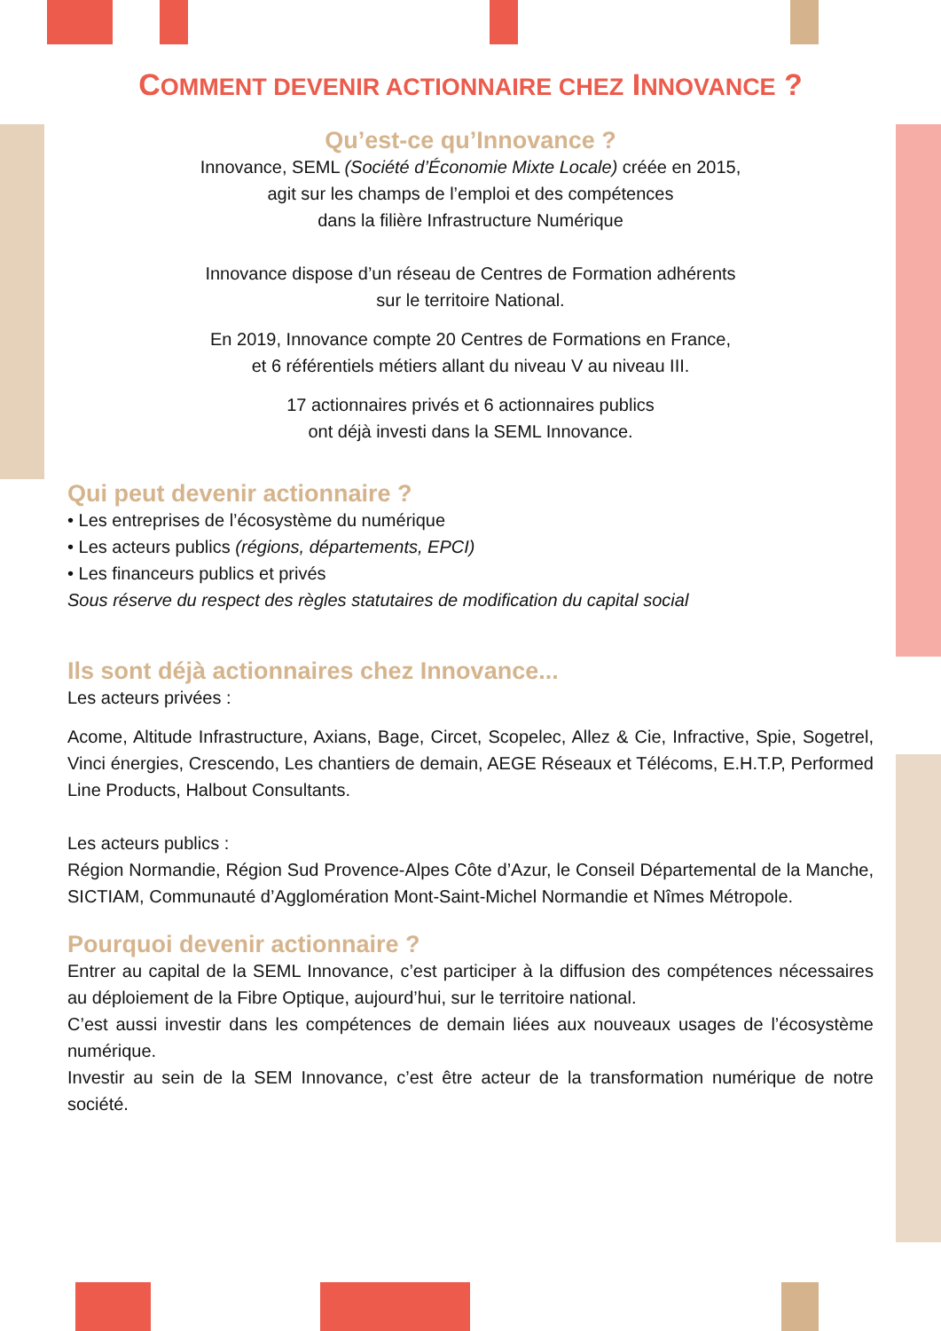COMMENT DEVENIR ACTIONNAIRE CHEZ INNOVANCE ?
Qu’est-ce qu’Innovance ?
Innovance, SEML (Société d’Économie Mixte Locale) créée en 2015,
agit sur les champs de l’emploi et des compétences
dans la filière Infrastructure Numérique
Innovance dispose d’un réseau de Centres de Formation adhérents
sur le territoire National.
En 2019, Innovance compte 20 Centres de Formations en France,
et 6 référentiels métiers allant du niveau V au niveau III.
17 actionnaires privés et 6 actionnaires publics
ont déjà investi dans la SEML Innovance.
Qui peut devenir actionnaire ?
• Les entreprises de l’écosystème du numérique
• Les acteurs publics (régions, départements, EPCI)
• Les financeurs publics et privés
Sous réserve du respect des règles statutaires de modification du capital social
Ils sont déjà actionnaires chez Innovance...
Les acteurs privées :
Acome, Altitude Infrastructure, Axians, Bage, Circet, Scopelec, Allez & Cie, Infractive, Spie, Sogetrel, Vinci énergies, Crescendo, Les chantiers de demain, AEGE Réseaux et Télécoms, E.H.T.P, Performed Line Products, Halbout Consultants.
Les acteurs publics :
Région Normandie, Région Sud Provence-Alpes Côte d’Azur, le Conseil Départemental de la Manche, SICTIAM, Communauté d’Agglomération Mont-Saint-Michel Normandie et Nîmes Métropole.
Pourquoi devenir actionnaire ?
Entrer au capital de la SEML Innovance, c’est participer à la diffusion des compétences nécessaires au déploiement de la Fibre Optique, aujourd’hui, sur le territoire national.
C’est aussi investir dans les compétences de demain liées aux nouveaux usages de l’écosystème numérique.
Investir au sein de la SEM Innovance, c’est être acteur de la transformation numérique de notre société.